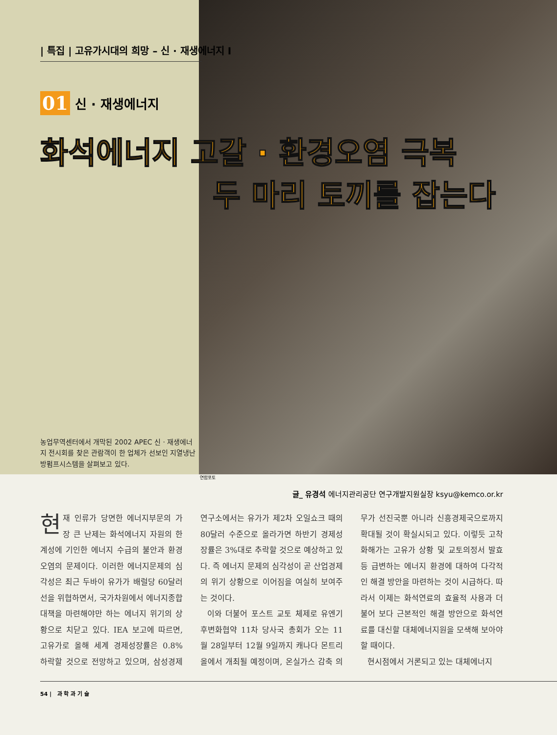| 특집 | 고유가시대의 희망 – 신 · 재생에너지 I
01 신 · 재생에너지
농업무역센터에서 개막된 2002 APEC 신 · 재생에너지 전시회를 찾은 관람객이 한 업체가 선보인 지열냉난방펌프시스템을 살펴보고 있다.
화석에너지 고갈 · 환경오염 극복
두 마리 토끼를 잡는다
연합포토
글_ 유경석 에너지관리공단 연구개발지원실장 ksyu@kemco.or.kr
현재 인류가 당면한 에너지부문의 가장 큰 난제는 화석에너지 자원의 한계성에 기인한 에너지 수급의 불안과 환경오염의 문제이다. 이러한 에너지문제의 심각성은 최근 두바이 유가가 배럴당 60달러 선을 위협하면서, 국가차원에서 에너지종합대책을 마련해야만 하는 에너지 위기의 상황으로 치닫고 있다. IEA 보고에 따르면, 고유가로 올해 세계 경제성장률은 0.8% 하락할 것으로 전망하고 있으며, 삼성경제연구소에서는 유가가 제2차 오일쇼크 때의 80달러 수준으로 올라가면 하반기 경제성장률은 3%대로 추락할 것으로 예상하고 있다. 즉 에너지 문제의 심각성이 곧 산업경제의 위기 상황으로 이어짐을 여실히 보여주는 것이다.
이와 더불어 포스트 교토 체제로 유엔기후변화협약 11차 당사국 총회가 오는 11월 28일부터 12월 9일까지 캐나다 몬트리올에서 개최될 예정이며, 온실가스 감축 의무가 선진국뿐 아니라 신흥경제국으로까지 확대될 것이 확실시되고 있다. 이렇듯 고착화해가는 고유가 상황 및 교토의정서 발효 등 급변하는 에너지 환경에 대하여 다각적인 해결 방안을 마련하는 것이 시급하다. 따라서 이제는 화석연료의 효율적 사용과 더불어 보다 근본적인 해결 방안으로 화석연료를 대신할 대체에너지원을 모색해 보아야 할 때이다.
현시점에서 거론되고 있는 대체에너지
54 | 과 학 과 기 술